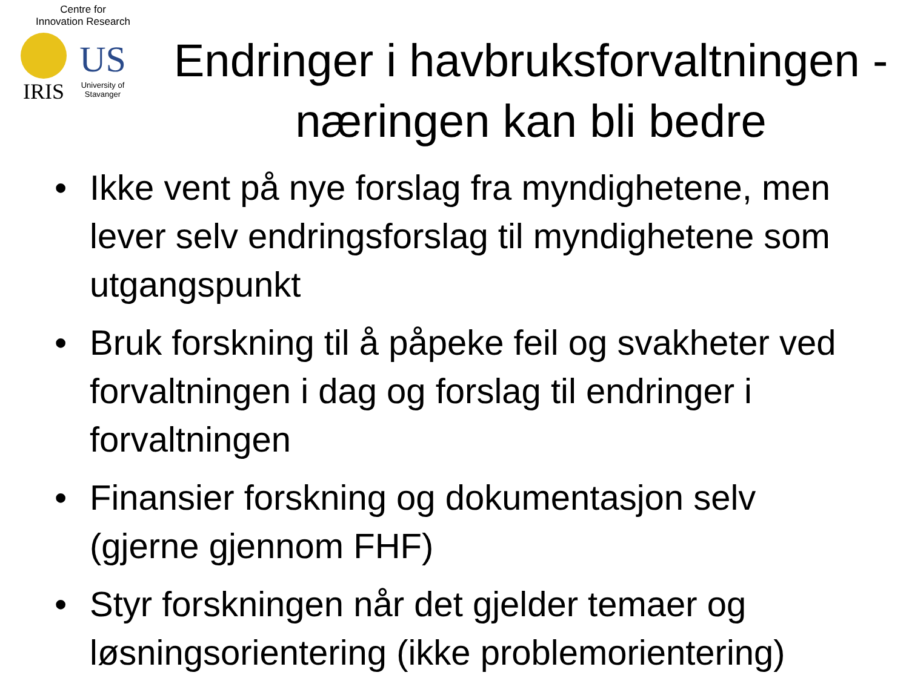Centre for
Innovation Research
IRIS
US
University of
Stavanger
Endringer i havbruksforvaltningen - næringen kan bli bedre
• Ikke vent på nye forslag fra myndighetene, men lever selv endringsforslag til myndighetene som utgangspunkt
• Bruk forskning til å påpeke feil og svakheter ved forvaltningen i dag og forslag til endringer i forvaltningen
• Finansier forskning og dokumentasjon selv (gjerne gjennom FHF)
• Styr forskningen når det gjelder temaer og løsningsorientering (ikke problemorientering)